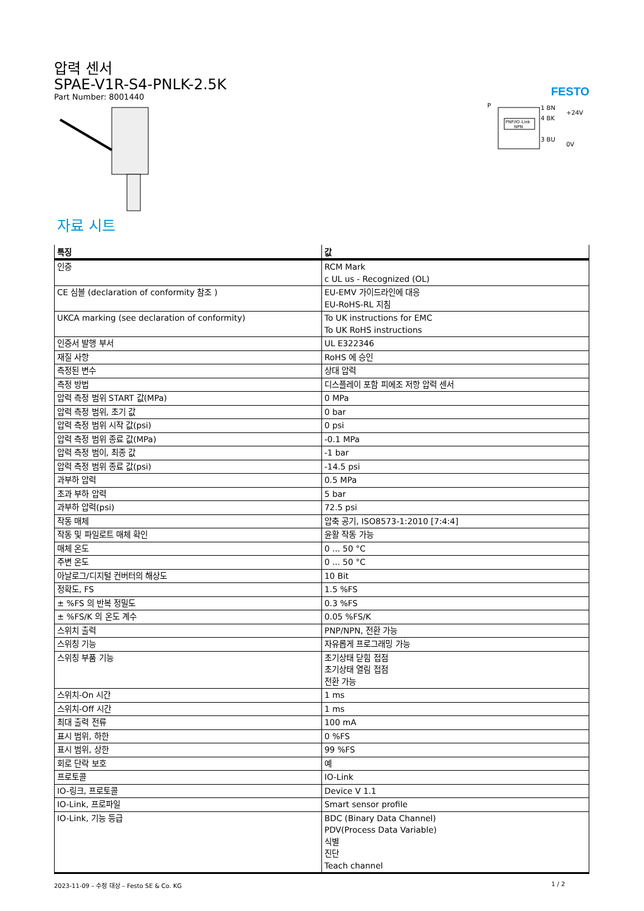압력 센서
SPAE-V1R-S4-PNLK-2.5K
Part Number: 8001440
FESTO
PNP/IO-Link
NPN
P
1 BN
4 BK
3 BU
+24V
0V
자료 시트
| 특징 | 값 |
| --- | --- |
| 인증 | RCM Mark c UL us - Recognized (OL) |
| CE 심볼 (declaration of conformity 참조 ) | EU-EMV 가이드라인에 대응 EU-RoHS-RL 지침 |
| UKCA marking (see declaration of conformity) | To UK instructions for EMC To UK RoHS instructions |
| 인증서 발행 부서 | UL E322346 |
| 재질 사항 | RoHS 에 승인 |
| 측정된 변수 | 상대 압력 |
| 측정 방법 | 디스플레이 포함 피에조 저항 압력 센서 |
| 압력 측정 범위 START 값(MPa) | 0 MPa |
| 압력 측정 범위, 초기 값 | 0 bar |
| 압력 측정 범위 시작 값(psi) | 0 psi |
| 압력 측정 범위 종료 값(MPa) | -0.1 MPa |
| 압력 측정 범이, 최종 값 | -1 bar |
| 압력 측정 범위 종료 값(psi) | -14.5 psi |
| 과부하 압력 | 0.5 MPa |
| 초과 부하 압력 | 5 bar |
| 과부하 압력(psi) | 72.5 psi |
| 작동 매체 | 압축 공기, ISO8573-1:2010 [7:4:4] |
| 작동 및 파일로트 매체 확인 | 윤활 작동 가능 |
| 매체 온도 | 0 ... 50 °C |
| 주변 온도 | 0 ... 50 °C |
| 아날로그/디지털 컨버터의 해상도 | 10 Bit |
| 정확도, FS | 1.5 %FS |
| ± %FS 의 반복 정밀도 | 0.3 %FS |
| ± %FS/K 의 온도 계수 | 0.05 %FS/K |
| 스위치 출력 | PNP/NPN, 전환 가능 |
| 스위칭 기능 | 자유롭게 프로그래밍 가능 |
| 스위칭 부품 기능 | 초기상태 닫힘 접점 초기상태 열림 접점 전환 가능 |
| 스위치-On 시간 | 1 ms |
| 스위치-Off 시간 | 1 ms |
| 최대 출력 전류 | 100 mA |
| 표시 범위, 하한 | 0 %FS |
| 표시 범위, 상한 | 99 %FS |
| 회로 단락 보호 | 예 |
| 프로토콜 | IO-Link |
| IO-링크, 프로토콜 | Device V 1.1 |
| IO-Link, 프로파일 | Smart sensor profile |
| IO-Link, 기능 등급 | BDC (Binary Data Channel) PDV(Process Data Variable) 식별 진단 Teach channel |
2023-11-09 – 수정 대상 – Festo SE & Co. KG 1 / 2